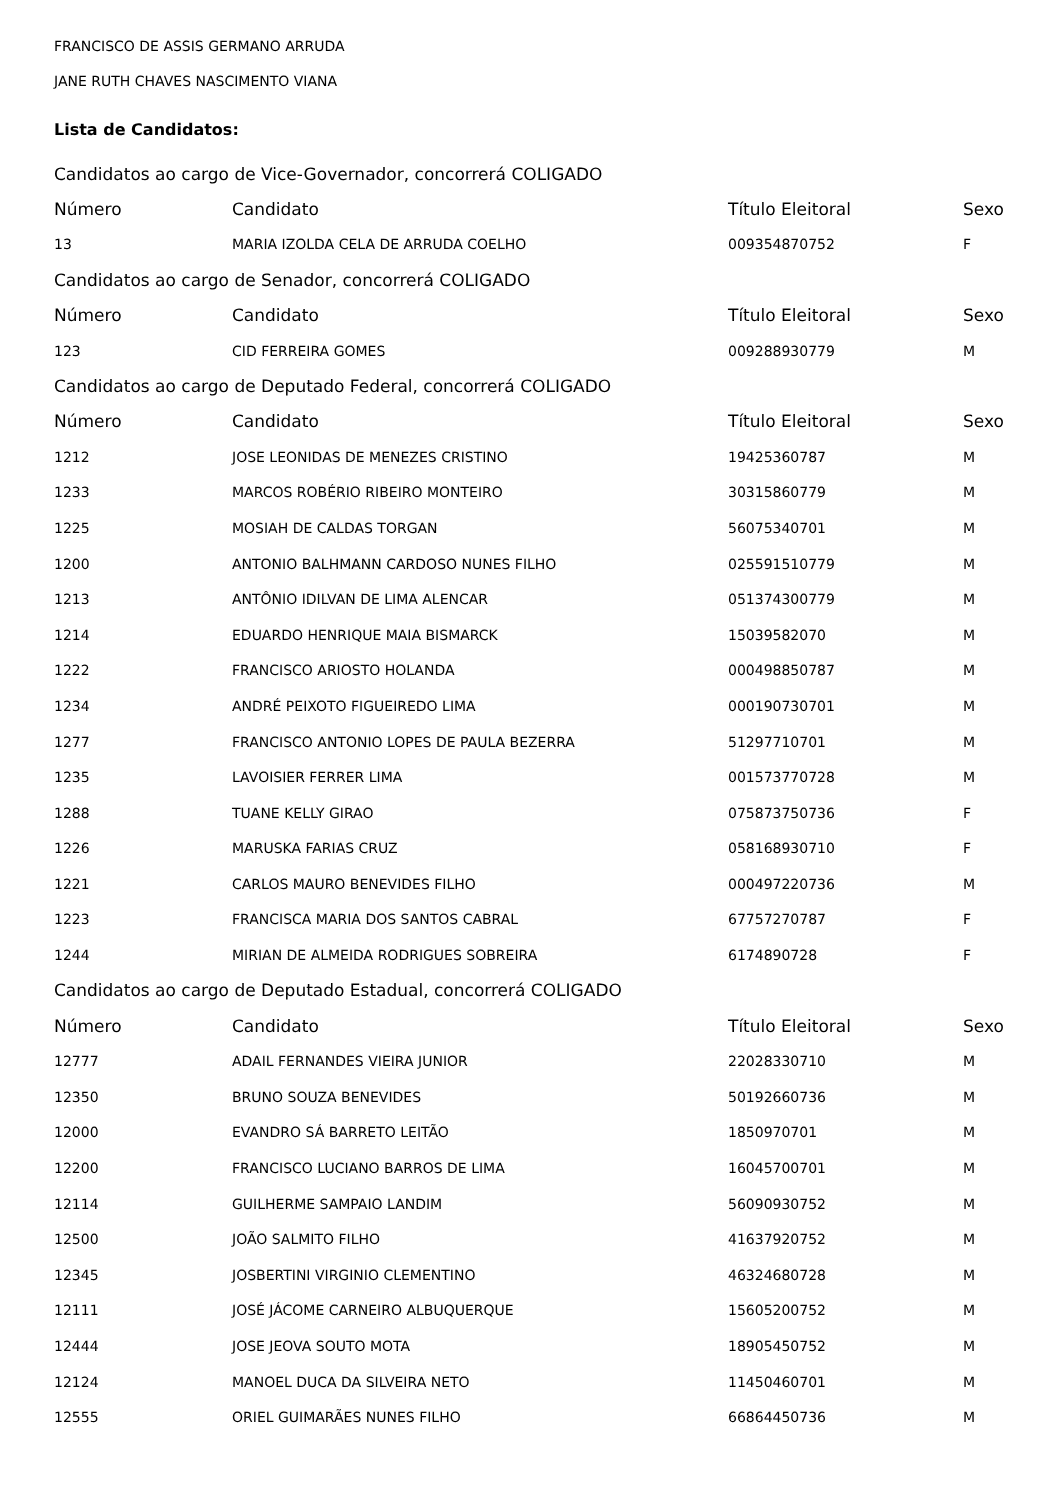FRANCISCO DE ASSIS GERMANO ARRUDA
JANE RUTH CHAVES NASCIMENTO VIANA
Lista de Candidatos:
| Candidatos ao cargo de Vice-Governador, concorrerá COLIGADO | | | |
| Número | Candidato | Título Eleitoral | Sexo |
| 13 | MARIA IZOLDA CELA DE ARRUDA COELHO | 009354870752 | F |
| Candidatos ao cargo de Senador, concorrerá COLIGADO | | | |
| Número | Candidato | Título Eleitoral | Sexo |
| 123 | CID FERREIRA GOMES | 009288930779 | M |
| Candidatos ao cargo de Deputado Federal, concorrerá COLIGADO | | | |
| Número | Candidato | Título Eleitoral | Sexo |
| 1212 | JOSE LEONIDAS DE MENEZES CRISTINO | 19425360787 | M |
| 1233 | MARCOS ROBÉRIO RIBEIRO MONTEIRO | 30315860779 | M |
| 1225 | MOSIAH DE CALDAS TORGAN | 56075340701 | M |
| 1200 | ANTONIO BALHMANN CARDOSO NUNES FILHO | 025591510779 | M |
| 1213 | ANTÔNIO IDILVAN DE LIMA ALENCAR | 051374300779 | M |
| 1214 | EDUARDO HENRIQUE MAIA BISMARCK | 15039582070 | M |
| 1222 | FRANCISCO ARIOSTO HOLANDA | 000498850787 | M |
| 1234 | ANDRÉ PEIXOTO FIGUEIREDO LIMA | 000190730701 | M |
| 1277 | FRANCISCO ANTONIO LOPES DE PAULA BEZERRA | 51297710701 | M |
| 1235 | LAVOISIER FERRER LIMA | 001573770728 | M |
| 1288 | TUANE KELLY GIRAO | 075873750736 | F |
| 1226 | MARUSKA FARIAS CRUZ | 058168930710 | F |
| 1221 | CARLOS MAURO BENEVIDES FILHO | 000497220736 | M |
| 1223 | FRANCISCA MARIA DOS SANTOS CABRAL | 67757270787 | F |
| 1244 | MIRIAN DE ALMEIDA RODRIGUES SOBREIRA | 6174890728 | F |
| Candidatos ao cargo de Deputado Estadual, concorrerá COLIGADO | | | |
| Número | Candidato | Título Eleitoral | Sexo |
| 12777 | ADAIL FERNANDES VIEIRA JUNIOR | 22028330710 | M |
| 12350 | BRUNO SOUZA BENEVIDES | 50192660736 | M |
| 12000 | EVANDRO SÁ BARRETO LEITÃO | 1850970701 | M |
| 12200 | FRANCISCO LUCIANO BARROS DE LIMA | 16045700701 | M |
| 12114 | GUILHERME SAMPAIO LANDIM | 56090930752 | M |
| 12500 | JOÃO SALMITO FILHO | 41637920752 | M |
| 12345 | JOSBERTINI VIRGINIO CLEMENTINO | 46324680728 | M |
| 12111 | JOSÉ JÁCOME CARNEIRO ALBUQUERQUE | 15605200752 | M |
| 12444 | JOSE JEOVA SOUTO MOTA | 18905450752 | M |
| 12124 | MANOEL DUCA DA SILVEIRA NETO | 11450460701 | M |
| 12555 | ORIEL GUIMARÃES NUNES FILHO | 66864450736 | M |